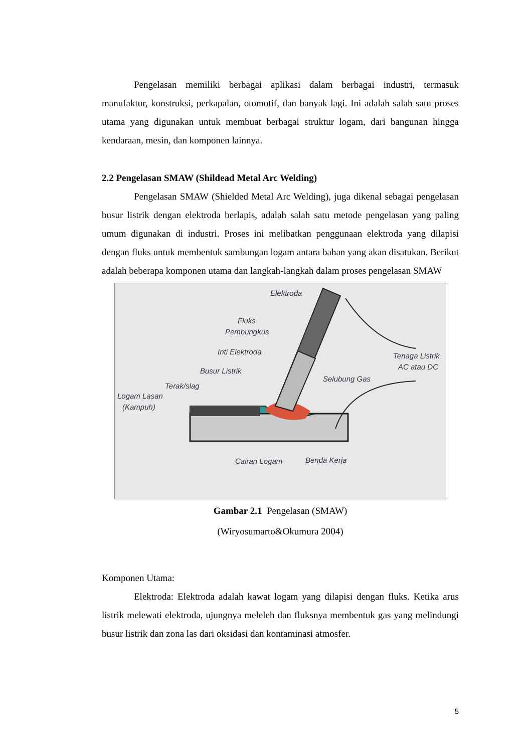Pengelasan memiliki berbagai aplikasi dalam berbagai industri, termasuk manufaktur, konstruksi, perkapalan, otomotif, dan banyak lagi. Ini adalah salah satu proses utama yang digunakan untuk membuat berbagai struktur logam, dari bangunan hingga kendaraan, mesin, dan komponen lainnya.
2.2 Pengelasan SMAW (Shildead Metal Arc Welding)
Pengelasan SMAW (Shielded Metal Arc Welding), juga dikenal sebagai pengelasan busur listrik dengan elektroda berlapis, adalah salah satu metode pengelasan yang paling umum digunakan di industri. Proses ini melibatkan penggunaan elektroda yang dilapisi dengan fluks untuk membentuk sambungan logam antara bahan yang akan disatukan. Berikut adalah beberapa komponen utama dan langkah-langkah dalam proses pengelasan SMAW
Elektroda
Fluks
Pembungkus
Inti Elektroda
Busur Listrik
Terak/slag
Logam Lasan
(Kampuh)
Tenaga Listrik
AC atau DC
Selubung Gas
Cairan Logam
Benda Kerja
Gambar 2.1 Pengelasan (SMAW)
(Wiryosumarto&Okumura 2004)
Komponen Utama:
Elektroda: Elektroda adalah kawat logam yang dilapisi dengan fluks. Ketika arus listrik melewati elektroda, ujungnya meleleh dan fluksnya membentuk gas yang melindungi busur listrik dan zona las dari oksidasi dan kontaminasi atmosfer.
5